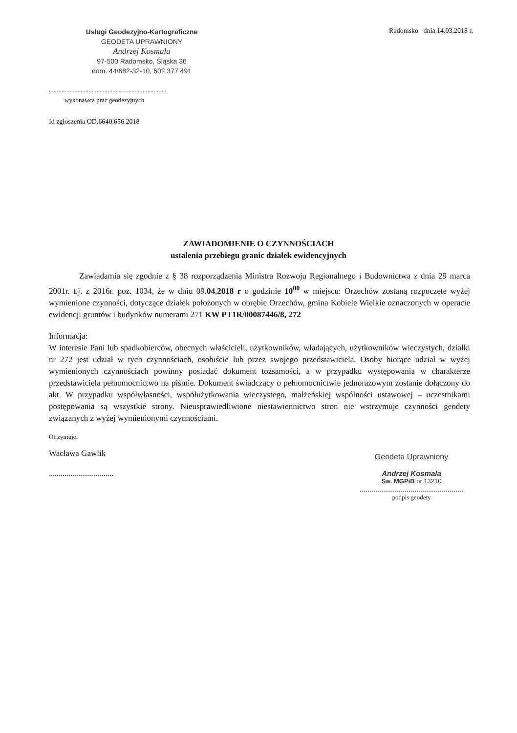Usługi Geodezyjno-Kartograficzne
GEODETA UPRAWNIONY
Andrzej Kosmala
97-500 Radomsko, Śląska 36
dom. 44/682-32-10, 602 377 491
Radomsko dnia 14.03.2018 r.
..........................................................................
wykonawca prac geodezyjnych
Id zgłoszenia OD.6640.656.2018
ZAWIADOMIENIE O CZYNNOŚCIACH
ustalenia przebiegu granic działek ewidencyjnych
Zawiadamia się zgodnie z § 38 rozporządzenia Ministra Rozwoju Regionalnego i Budownictwa z dnia 29 marca 2001r. t.j. z 2016r. poz. 1034, że w dniu 09.04.2018 r o godzinie 10<sup>00</sup> w miejscu: Orzechów zostaną rozpoczęte wyżej wymienione czynności, dotyczące działek położonych w obrębie Orzechów, gmina Kobiele Wielkie oznaczonych w operacie ewidencji gruntów i budynków numerami 271 KW PT1R/00087446/8, 272
Informacja:
W interesie Pani lub spadkobierców, obecnych właścicieli, użytkowników, władających, użytkowników wieczystych, działki nr 272 jest udział w tych czynnościach, osobiście lub przez swojego przedstawiciela. Osoby biorące udział w wyżej wymienionych czynnościach powinny posiadać dokument tożsamości, a w przypadku występowania w charakterze przedstawiciela pełnomocnictwo na piśmie. Dokument świadczący o pełnomocnictwie jednorazowym zostanie dołączony do akt. W przypadku współwłasności, współużytkowania wieczystego, małżeńskiej wspólności ustawowej – uczestnikami postępowania są wszystkie strony. Nieusprawiedliwione niestawiennictwo stron nie wstrzymuje czynności geodety związanych z wyżej wymienionymi czynnościami.
Otrzymuje:
Wacława Gawlik
.................................
Geodeta Uprawniony
Andrzej Kosmala
Św. MGPiB nr 13210
.....................................................
podpis geodety